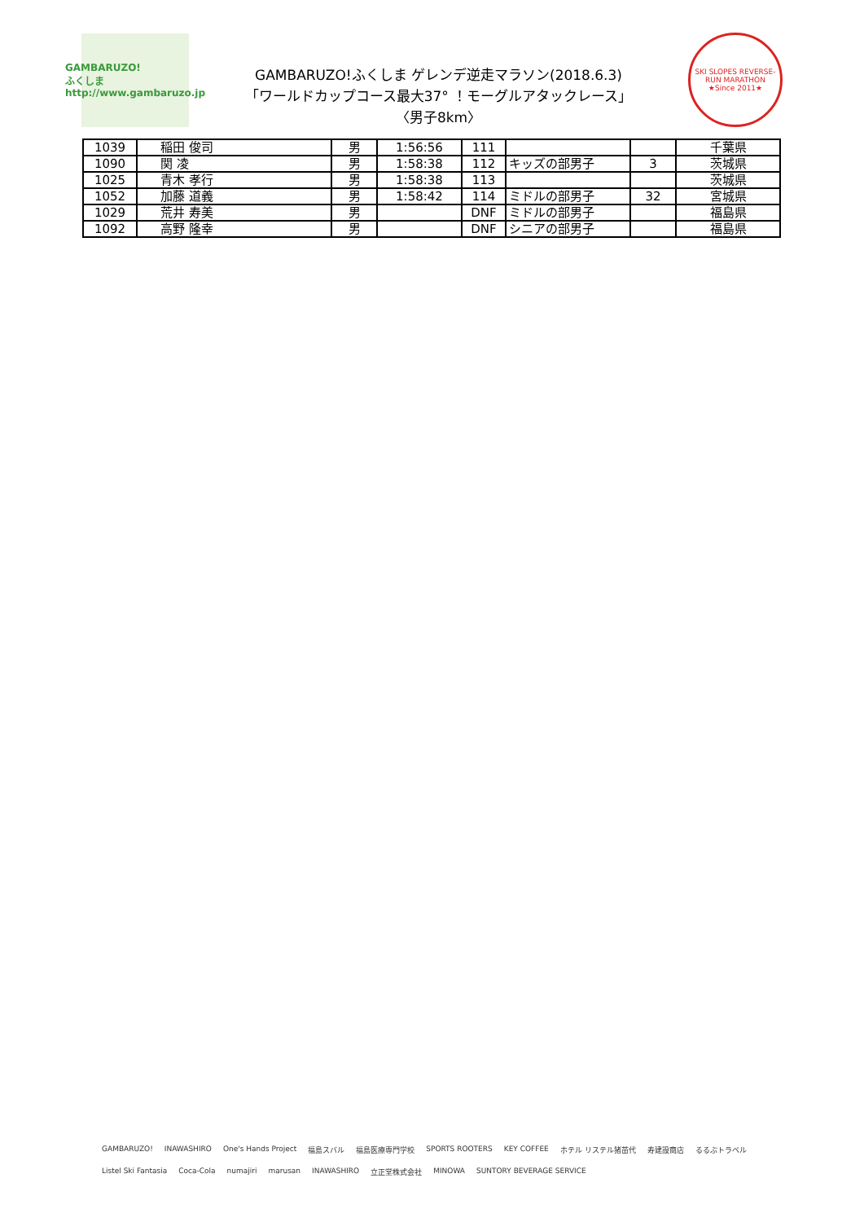GAMBARUZO!
ふくしま
http://www.gambaruzo.jp
GAMBARUZO!ふくしま ゲレンデ逆走マラソン(2018.6.3)
「ワールドカップコース最大37° ！モーグルアタックレース」
〈男子8km〉
SKI SLOPES REVERSE-RUN MARATHON
★Since 2011★
| 1039 | 稲田 俊司 | 男 | 1:56:56 | 111 | | | 千葉県 |
| 1090 | 関 凌 | 男 | 1:58:38 | 112 | キッズの部男子 | 3 | 茨城県 |
| 1025 | 青木 孝行 | 男 | 1:58:38 | 113 | | | 茨城県 |
| 1052 | 加藤 道義 | 男 | 1:58:42 | 114 | ミドルの部男子 | 32 | 宮城県 |
| 1029 | 荒井 寿美 | 男 | | DNF | ミドルの部男子 | | 福島県 |
| 1092 | 高野 隆幸 | 男 | | DNF | シニアの部男子 | | 福島県 |
GAMBARUZO! INAWASHIRO One's Hands Project 福島スバル 福島医療専門学校 SPORTS ROOTERS KEY COFFEE ホテル リステル猪苗代 寿建設商店 るるぶトラベル Listel Ski Fantasia Coca-Cola numajiri marusan INAWASHIRO 立正堂株式会社 MINOWA SUNTORY BEVERAGE SERVICE